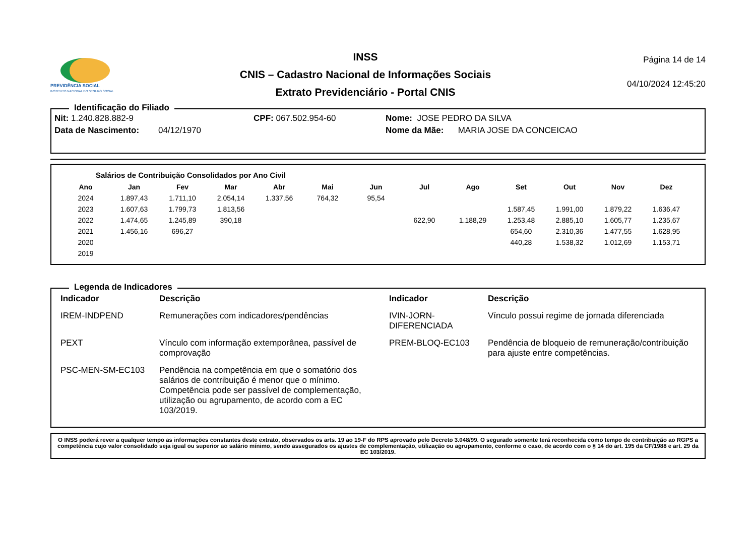PREVIDÊNCIA SOCIAL
INSTITUTO NACIONAL DO SEGURO SOCIAL
INSS
CNIS – Cadastro Nacional de Informações Sociais
Extrato Previdenciário - Portal CNIS
Página 14 de 14
04/10/2024 12:45:20
Identificação do Filiado
| Nit: 1.240.828.882-9 | | CPF: 067.502.954-60 | Nome: JOSE PEDRO DA SILVA |
| Data de Nascimento: 04/12/1970 | | | Nome da Mãe: MARIA JOSE DA CONCEICAO |
Salários de Contribuição Consolidados por Ano Civil
| Ano | Jan | Fev | Mar | Abr | Mai | Jun | Jul | Ago | Set | Out | Nov | Dez |
| --- | --- | --- | --- | --- | --- | --- | --- | --- | --- | --- | --- | --- |
| 2024 | 1.897,43 | 1.711,10 | 2.054,14 | 1.337,56 | 764,32 | 95,54 | | | | | | |
| 2023 | 1.607,63 | 1.799,73 | 1.813,56 | | | | | | 1.587,45 | 1.991,00 | 1.879,22 | 1.636,47 |
| 2022 | 1.474,65 | 1.245,89 | 390,18 | | | | 622,90 | 1.188,29 | 1.253,48 | 2.885,10 | 1.605,77 | 1.235,67 |
| 2021 | 1.456,16 | 696,27 | | | | | | | 654,60 | 2.310,36 | 1.477,55 | 1.628,95 |
| 2020 | | | | | | | | | 440,28 | 1.538,32 | 1.012,69 | 1.153,71 |
| 2019 | | | | | | | | | | | | |
Legenda de Indicadores
| Indicador | Descrição | Indicador | Descrição |
| --- | --- | --- | --- |
| IREM-INDPEND | Remunerações com indicadores/pendências | IVIN-JORN-DIFERENCIADA | Vínculo possui regime de jornada diferenciada |
| PEXT | Vínculo com informação extemporânea, passível de comprovação | PREM-BLOQ-EC103 | Pendência de bloqueio de remuneração/contribuição para ajuste entre competências. |
| PSC-MEN-SM-EC103 | Pendência na competência em que o somatório dos salários de contribuição é menor que o mínimo. Competência pode ser passível de complementação, utilização ou agrupamento, de acordo com a EC 103/2019. | | |
O INSS poderá rever a qualquer tempo as informações constantes deste extrato, observados os arts. 19 ao 19-F do RPS aprovado pelo Decreto 3.048/99. O segurado somente terá reconhecida como tempo de contribuição ao RGPS a competência cujo valor consolidado seja igual ou superior ao salário mínimo, sendo assegurados os ajustes de complementação, utilização ou agrupamento, conforme o caso, de acordo com o § 14 do art. 195 da CF/1988 e art. 29 da EC 103/2019.